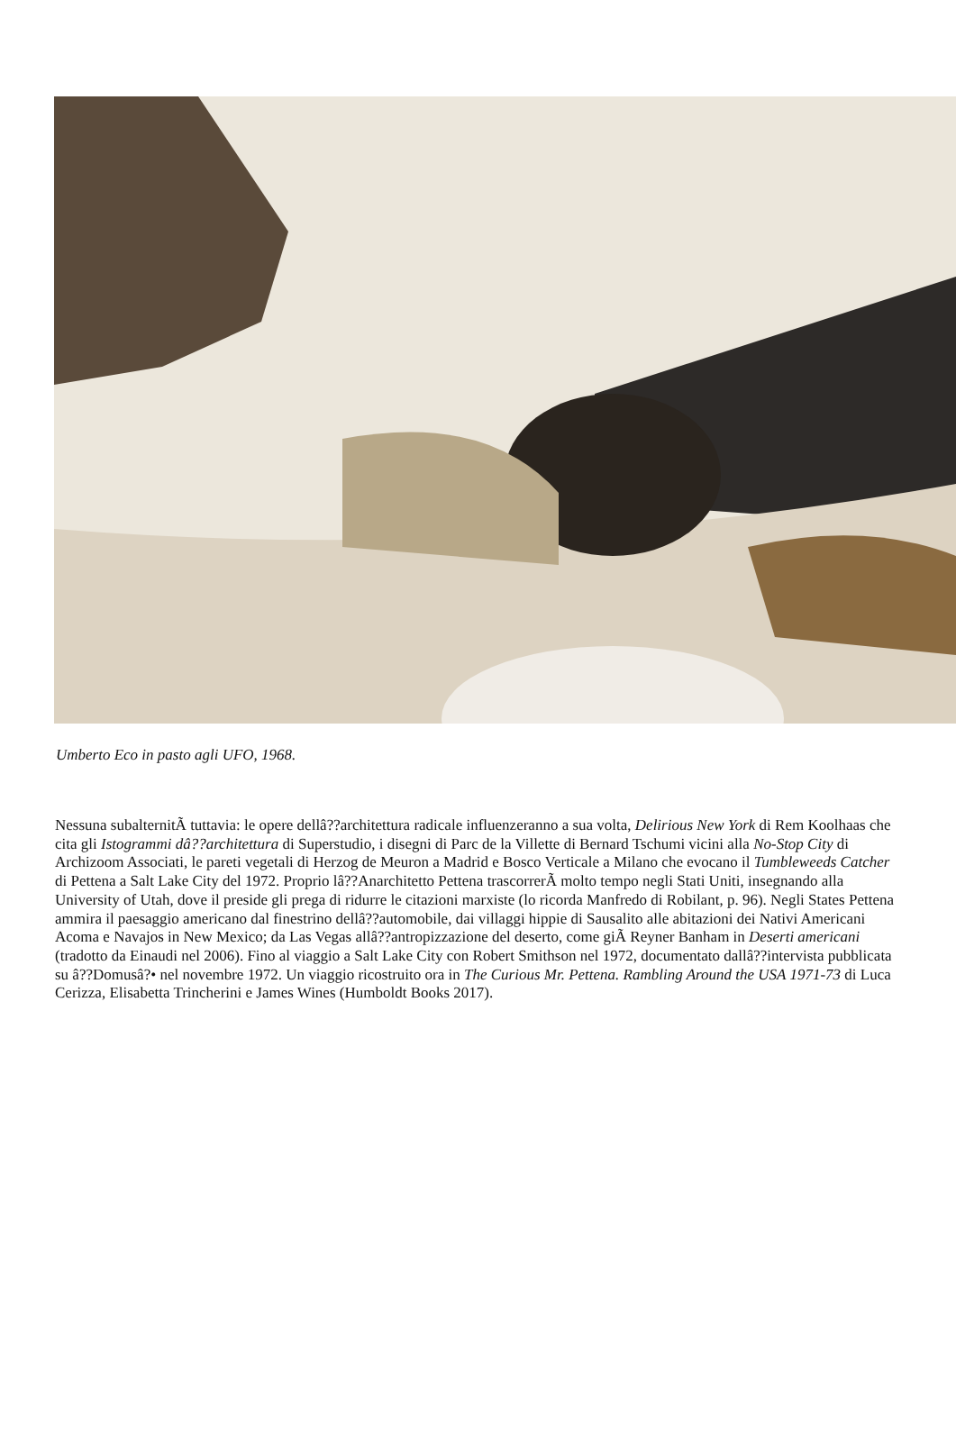Umberto Eco in pasto agli UFO, 1968.
Nessuna subalternitÃ tuttavia: le opere dellâ??architettura radicale influenzeranno a sua volta, Delirious New York di Rem Koolhaas che cita gli Istogrammi dâ??architettura di Superstudio, i disegni di Parc de la Villette di Bernard Tschumi vicini alla No-Stop City di Archizoom Associati, le pareti vegetali di Herzog de Meuron a Madrid e Bosco Verticale a Milano che evocano il Tumbleweeds Catcher di Pettena a Salt Lake City del 1972. Proprio lâ??Anarchitetto Pettena trascorrerÃ molto tempo negli Stati Uniti, insegnando alla University of Utah, dove il preside gli prega di ridurre le citazioni marxiste (lo ricorda Manfredo di Robilant, p. 96). Negli States Pettena ammira il paesaggio americano dal finestrino dellâ??automobile, dai villaggi hippie di Sausalito alle abitazioni dei Nativi Americani Acoma e Navajos in New Mexico; da Las Vegas allâ??antropizzazione del deserto, come giÃ Reyner Banham in Deserti americani (tradotto da Einaudi nel 2006). Fino al viaggio a Salt Lake City con Robert Smithson nel 1972, documentato dallâ??intervista pubblicata su â??Domusâ?• nel novembre 1972. Un viaggio ricostruito ora in The Curious Mr. Pettena. Rambling Around the USA 1971-73 di Luca Cerizza, Elisabetta Trincherini e James Wines (Humboldt Books 2017).